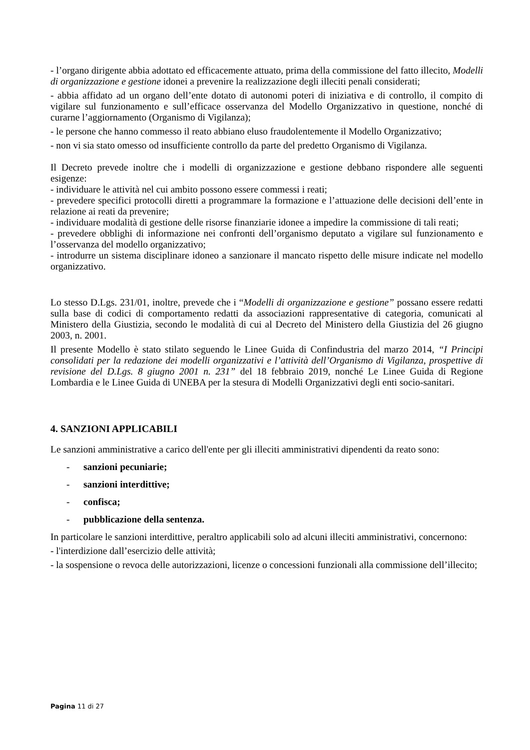- l’organo dirigente abbia adottato ed efficacemente attuato, prima della commissione del fatto illecito, Modelli di organizzazione e gestione idonei a prevenire la realizzazione degli illeciti penali considerati;
- abbia affidato ad un organo dell’ente dotato di autonomi poteri di iniziativa e di controllo, il compito di vigilare sul funzionamento e sull’efficace osservanza del Modello Organizzativo in questione, nonché di curarne l’aggiornamento (Organismo di Vigilanza);
- le persone che hanno commesso il reato abbiano eluso fraudolentemente il Modello Organizzativo;
- non vi sia stato omesso od insufficiente controllo da parte del predetto Organismo di Vigilanza.
Il Decreto prevede inoltre che i modelli di organizzazione e gestione debbano rispondere alle seguenti esigenze:
- individuare le attività nel cui ambito possono essere commessi i reati;
- prevedere specifici protocolli diretti a programmare la formazione e l’attuazione delle decisioni dell’ente in relazione ai reati da prevenire;
- individuare modalità di gestione delle risorse finanziarie idonee a impedire la commissione di tali reati;
- prevedere obblighi di informazione nei confronti dell’organismo deputato a vigilare sul funzionamento e l’osservanza del modello organizzativo;
- introdurre un sistema disciplinare idoneo a sanzionare il mancato rispetto delle misure indicate nel modello organizzativo.
Lo stesso D.Lgs. 231/01, inoltre, prevede che i “Modelli di organizzazione e gestione” possano essere redatti sulla base di codici di comportamento redatti da associazioni rappresentative di categoria, comunicati al Ministero della Giustizia, secondo le modalità di cui al Decreto del Ministero della Giustizia del 26 giugno 2003, n. 2001.
Il presente Modello è stato stilato seguendo le Linee Guida di Confindustria del marzo 2014, “I Principi consolidati per la redazione dei modelli organizzativi e l’attività dell’Organismo di Vigilanza, prospettive di revisione del D.Lgs. 8 giugno 2001 n. 231” del 18 febbraio 2019, nonché Le Linee Guida di Regione Lombardia e le Linee Guida di UNEBA per la stesura di Modelli Organizzativi degli enti socio-sanitari.
4. SANZIONI APPLICABILI
Le sanzioni amministrative a carico dell'ente per gli illeciti amministrativi dipendenti da reato sono:
- sanzioni pecuniarie;
- sanzioni interdittive;
- confisca;
- pubblicazione della sentenza.
In particolare le sanzioni interdittive, peraltro applicabili solo ad alcuni illeciti amministrativi, concernono:
- l'interdizione dall’esercizio delle attività;
- la sospensione o revoca delle autorizzazioni, licenze o concessioni funzionali alla commissione dell’illecito;
Pagina 11 di 27